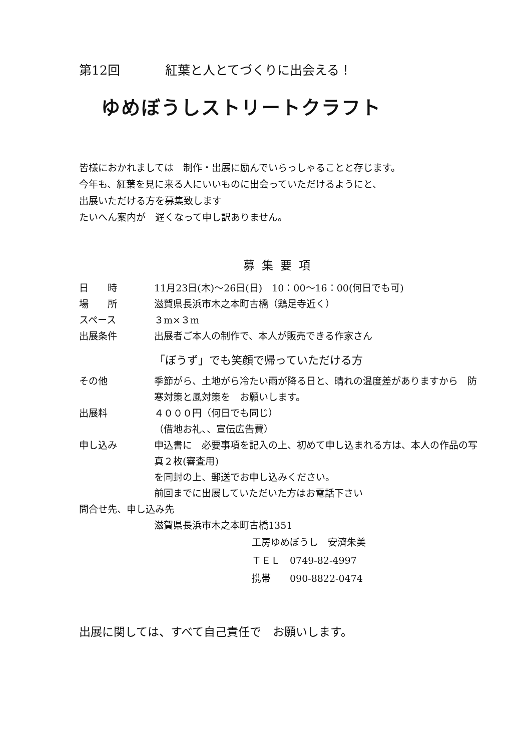第12回 紅葉と人とてづくりに出会える！
ゆめぼうしストリートクラフト
皆様におかれましては　制作・出展に励んでいらっしゃることと存じます。
今年も、紅葉を見に来る人にいいものに出会っていただけるようにと、
出展いただける方を募集致します
たいへん案内が　遅くなって申し訳ありません。
募集要項
日　　時 11月23日(木)～26日(日)　10：00～16：00(何日でも可)
場　　所 滋賀県長浜市木之本町古橋（鶏足寺近く）
スペース ３m×３m
出展条件 出展者ご本人の制作で、本人が販売できる作家さん
「ぼうず」でも笑顔で帰っていただける方
その他 季節がら、土地がら冷たい雨が降る日と、晴れの温度差がありますから　防寒対策と風対策を　お願いします。
出展料 ４０００円（何日でも同じ）
（借地お礼、、宣伝広告費）
申し込み 申込書に　必要事項を記入の上、初めて申し込まれる方は、本人の作品の写真２枚(審査用)
を同封の上、郵送でお申し込みください。
前回までに出展していただいた方はお電話下さい
問合せ先、申し込み先
滋賀県長浜市木之本町古橋1351
工房ゆめぼうし　安濟朱美
ＴＥＬ　0749-82-4997
携帯　　090-8822-0474
出展に関しては、すべて自己責任で　お願いします。